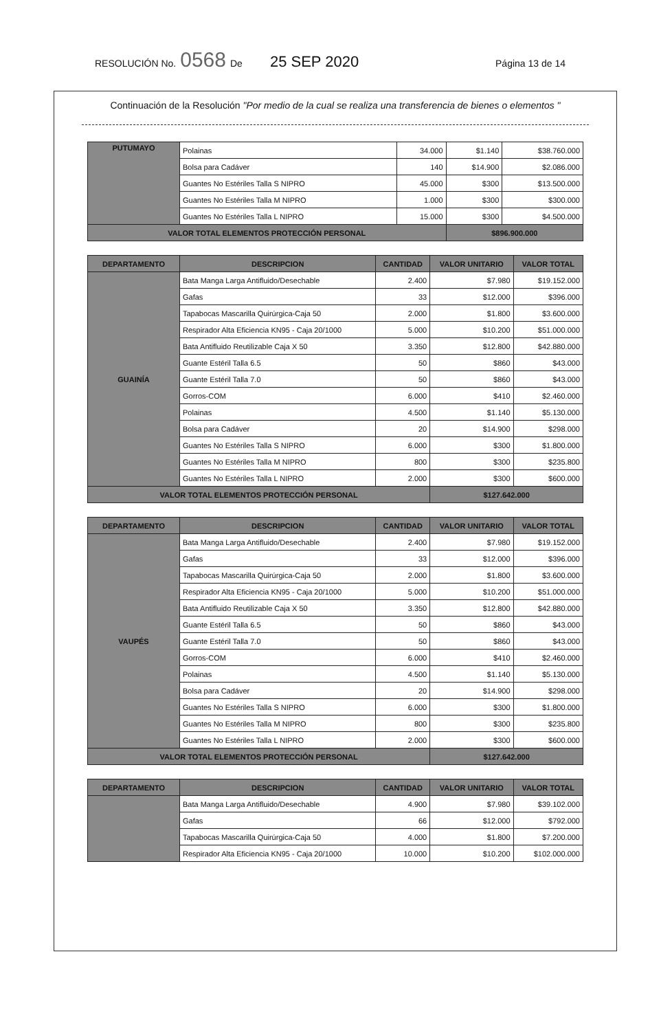RESOLUCIÓN No. 0568 De 25 SEP 2020 Página 13 de 14
Continuación de la Resolución "Por medio de la cual se realiza una transferencia de bienes o elementos "
| PUTUMAYO | Polainas | 34.000 | $1.140 | $38.760.000 |
| | Bolsa para Cadáver | 140 | $14.900 | $2.086.000 |
| | Guantes No Estériles Talla S NIPRO | 45.000 | $300 | $13.500.000 |
| | Guantes No Estériles Talla M NIPRO | 1.000 | $300 | $300.000 |
| | Guantes No Estériles Talla L NIPRO | 15.000 | $300 | $4.500.000 |
| VALOR TOTAL ELEMENTOS PROTECCIÓN PERSONAL | | | $896.900.000 | |
| DEPARTAMENTO | DESCRIPCION | CANTIDAD | VALOR UNITARIO | VALOR TOTAL |
| --- | --- | --- | --- | --- |
| GUAINÍA | Bata Manga Larga Antifluido/Desechable | 2.400 | $7.980 | $19.152.000 |
| | Gafas | 33 | $12.000 | $396.000 |
| | Tapabocas Mascarilla Quirúrgica-Caja 50 | 2.000 | $1.800 | $3.600.000 |
| | Respirador Alta Eficiencia KN95 - Caja 20/1000 | 5.000 | $10.200 | $51.000.000 |
| | Bata Antifluido Reutilizable Caja X 50 | 3.350 | $12.800 | $42.880.000 |
| | Guante Estéril Talla 6.5 | 50 | $860 | $43.000 |
| | Guante Estéril Talla 7.0 | 50 | $860 | $43.000 |
| | Gorros-COM | 6.000 | $410 | $2.460.000 |
| | Polainas | 4.500 | $1.140 | $5.130.000 |
| | Bolsa para Cadáver | 20 | $14.900 | $298.000 |
| | Guantes No Estériles Talla S NIPRO | 6.000 | $300 | $1.800.000 |
| | Guantes No Estériles Talla M NIPRO | 800 | $300 | $235.800 |
| | Guantes No Estériles Talla L NIPRO | 2.000 | $300 | $600.000 |
| VALOR TOTAL ELEMENTOS PROTECCIÓN PERSONAL | | | $127.642.000 | |
| DEPARTAMENTO | DESCRIPCION | CANTIDAD | VALOR UNITARIO | VALOR TOTAL |
| --- | --- | --- | --- | --- |
| VAUPÉS | Bata Manga Larga Antifluido/Desechable | 2.400 | $7.980 | $19.152.000 |
| | Gafas | 33 | $12.000 | $396.000 |
| | Tapabocas Mascarilla Quirúrgica-Caja 50 | 2.000 | $1.800 | $3.600.000 |
| | Respirador Alta Eficiencia KN95 - Caja 20/1000 | 5.000 | $10.200 | $51.000.000 |
| | Bata Antifluido Reutilizable Caja X 50 | 3.350 | $12.800 | $42.880.000 |
| | Guante Estéril Talla 6.5 | 50 | $860 | $43.000 |
| | Guante Estéril Talla 7.0 | 50 | $860 | $43.000 |
| | Gorros-COM | 6.000 | $410 | $2.460.000 |
| | Polainas | 4.500 | $1.140 | $5.130.000 |
| | Bolsa para Cadáver | 20 | $14.900 | $298.000 |
| | Guantes No Estériles Talla S NIPRO | 6.000 | $300 | $1.800.000 |
| | Guantes No Estériles Talla M NIPRO | 800 | $300 | $235.800 |
| | Guantes No Estériles Talla L NIPRO | 2.000 | $300 | $600.000 |
| VALOR TOTAL ELEMENTOS PROTECCIÓN PERSONAL | | | $127.642.000 | |
| DEPARTAMENTO | DESCRIPCION | CANTIDAD | VALOR UNITARIO | VALOR TOTAL |
| --- | --- | --- | --- | --- |
| | Bata Manga Larga Antifluido/Desechable | 4.900 | $7.980 | $39.102.000 |
| | Gafas | 66 | $12.000 | $792.000 |
| | Tapabocas Mascarilla Quirúrgica-Caja 50 | 4.000 | $1.800 | $7.200.000 |
| | Respirador Alta Eficiencia KN95 - Caja 20/1000 | 10.000 | $10.200 | $102.000.000 |